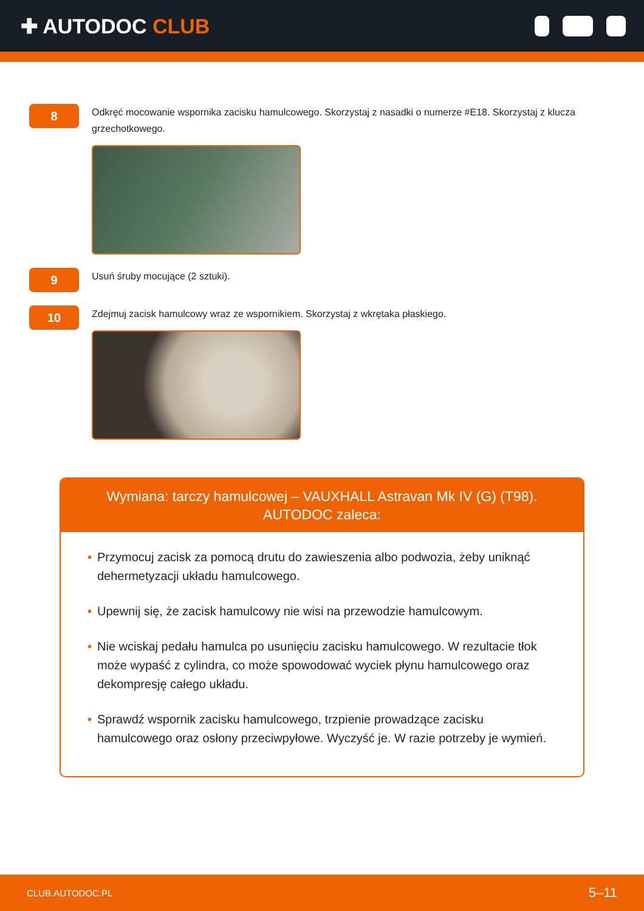✚ AUTODOC CLUB
8
Odkręć mocowanie wspornika zacisku hamulcowego. Skorzystaj z nasadki o numerze #E18. Skorzystaj z klucza grzechotkowego.
9
Usuń śruby mocujące (2 sztuki).
10
Zdejmuj zacisk hamulcowy wraz ze wspornikiem. Skorzystaj z wkrętaka płaskiego.
Wymiana: tarczy hamulcowej – VAUXHALL Astravan Mk IV (G) (T98).
AUTODOC zaleca:
• Przymocuj zacisk za pomocą drutu do zawieszenia albo podwozia, żeby uniknąć dehermetyzacji układu hamulcowego.
• Upewnij się, że zacisk hamulcowy nie wisi na przewodzie hamulcowym.
• Nie wciskaj pedału hamulca po usunięciu zacisku hamulcowego. W rezultacie tłok może wypaść z cylindra, co może spowodować wyciek płynu hamulcowego oraz dekompresję całego układu.
• Sprawdź wspornik zacisku hamulcowego, trzpienie prowadzące zacisku hamulcowego oraz osłony przeciwpyłowe. Wyczyść je. W razie potrzeby je wymień.
CLUB.AUTODOC.PL 5–11